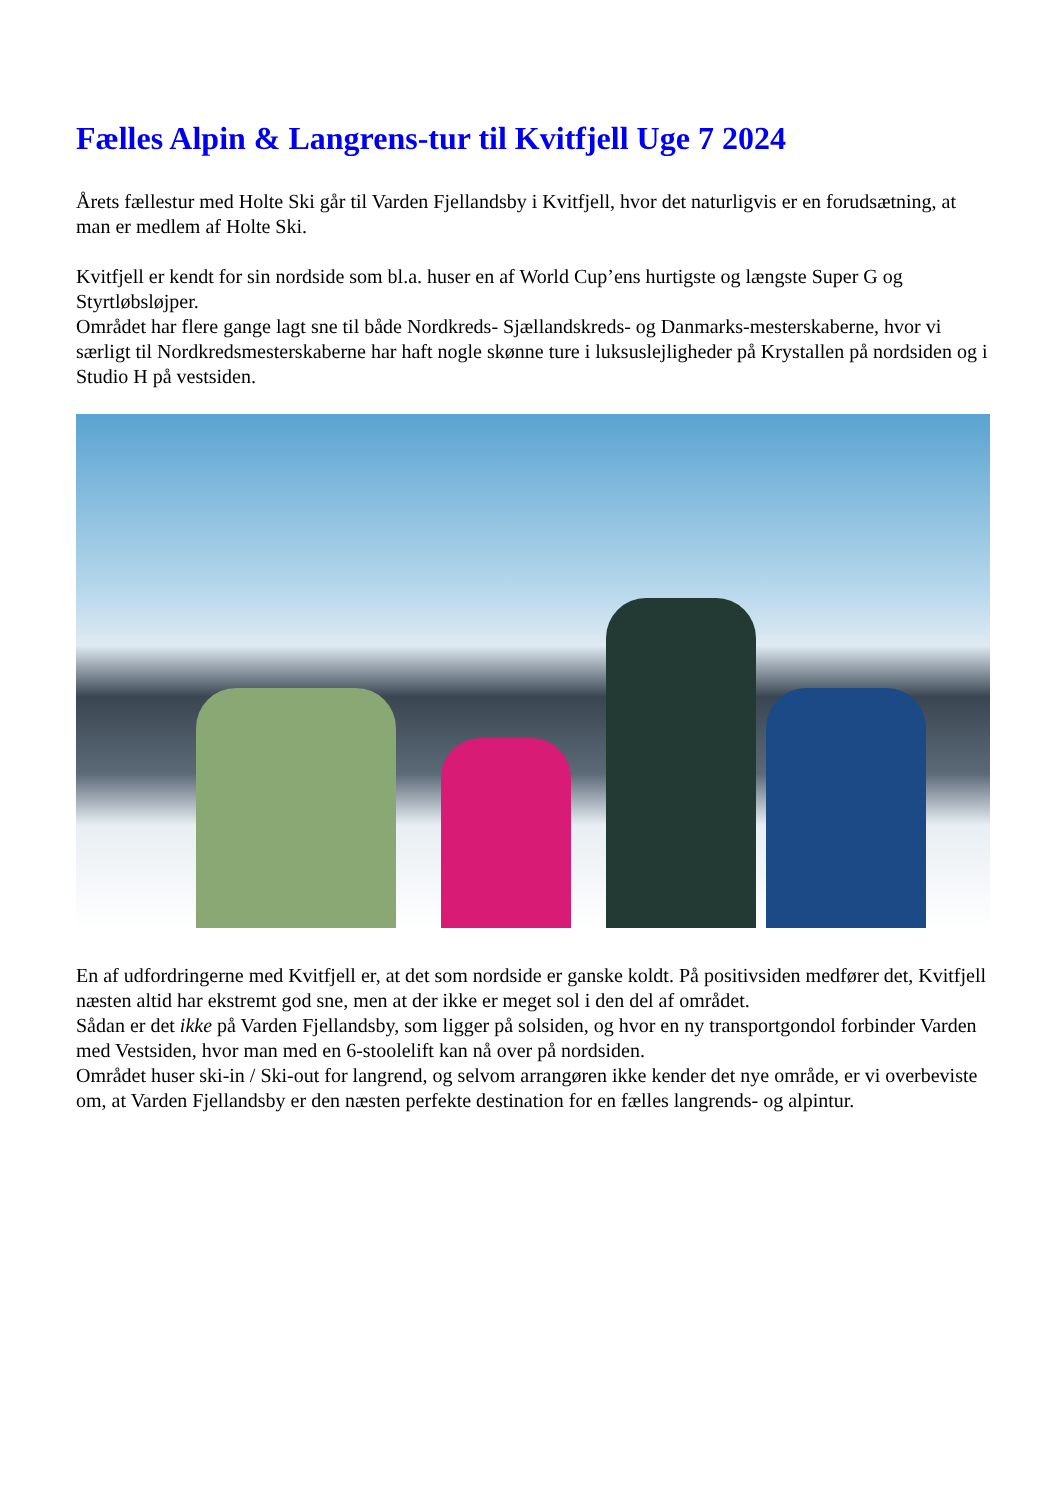Fælles Alpin & Langrens-tur til Kvitfjell Uge 7 2024
Årets fællestur med Holte Ski går til Varden Fjellandsby i Kvitfjell, hvor det naturligvis er en forudsætning, at man er medlem af Holte Ski.
Kvitfjell er kendt for sin nordside som bl.a. huser en af World Cup’ens hurtigste og længste Super G og Styrtløbsløjper.
Området har flere gange lagt sne til både Nordkreds- Sjællandskreds- og Danmarks-mesterskaberne, hvor vi særligt til Nordkredsmesterskaberne har haft nogle skønne ture i luksuslejligheder på Krystallen på nordsiden og i Studio H på vestsiden.
En af udfordringerne med Kvitfjell er, at det som nordside er ganske koldt. På positivsiden medfører det, Kvitfjell næsten altid har ekstremt god sne, men at der ikke er meget sol i den del af området.
Sådan er det ikke på Varden Fjellandsby, som ligger på solsiden, og hvor en ny transportgondol forbinder Varden med Vestsiden, hvor man med en 6-stoolelift kan nå over på nordsiden.
Området huser ski-in / Ski-out for langrend, og selvom arrangøren ikke kender det nye område, er vi overbeviste om, at Varden Fjellandsby er den næsten perfekte destination for en fælles langrends- og alpintur.